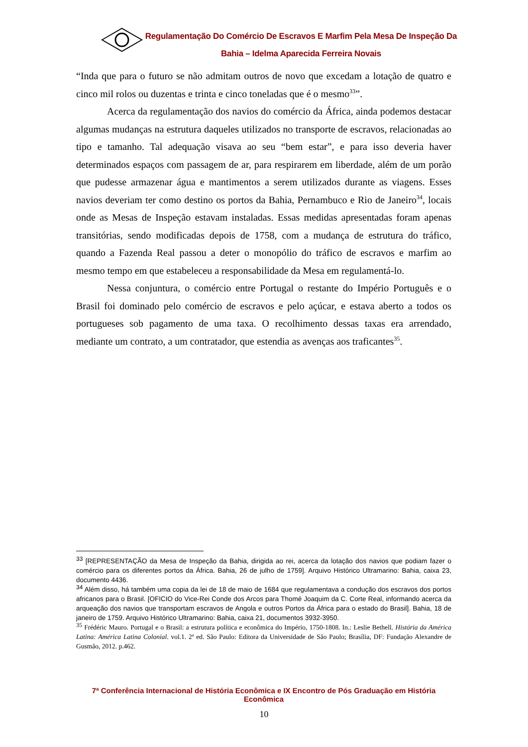Regulamentação Do Comércio De Escravos E Marfim Pela Mesa De Inspeção Da
Bahia – Idelma Aparecida Ferreira Novais
“Inda que para o futuro se não admitam outros de novo que excedam a lotação de quatro e cinco mil rolos ou duzentas e trinta e cinco toneladas que é o mesmo<sup>33</sup>”.
Acerca da regulamentação dos navios do comércio da África, ainda podemos destacar algumas mudanças na estrutura daqueles utilizados no transporte de escravos, relacionadas ao tipo e tamanho. Tal adequação visava ao seu “bem estar”, e para isso deveria haver determinados espaços com passagem de ar, para respirarem em liberdade, além de um porão que pudesse armazenar água e mantimentos a serem utilizados durante as viagens. Esses navios deveriam ter como destino os portos da Bahia, Pernambuco e Rio de Janeiro<sup>34</sup>, locais onde as Mesas de Inspeção estavam instaladas. Essas medidas apresentadas foram apenas transitórias, sendo modificadas depois de 1758, com a mudança de estrutura do tráfico, quando a Fazenda Real passou a deter o monopólio do tráfico de escravos e marfim ao mesmo tempo em que estabeleceu a responsabilidade da Mesa em regulamentá-lo.
Nessa conjuntura, o comércio entre Portugal o restante do Império Português e o Brasil foi dominado pelo comércio de escravos e pelo açúcar, e estava aberto a todos os portugueses sob pagamento de uma taxa. O recolhimento dessas taxas era arrendado, mediante um contrato, a um contratador, que estendia as avenças aos traficantes<sup>35</sup>.
<sup>33</sup> [REPRESENTAÇÃO da Mesa de Inspeção da Bahia, dirigida ao rei, acerca da lotação dos navios que podiam fazer o comércio para os diferentes portos da África. Bahia, 26 de julho de 1759]. Arquivo Histórico Ultramarino: Bahia, caixa 23, documento 4436.
<sup>34</sup> Além disso, há também uma copia da lei de 18 de maio de 1684 que regulamentava a condução dos escravos dos portos africanos para o Brasil. [OFICIO do Vice-Rei Conde dos Arcos para Thomé Joaquim da C. Corte Real, informando acerca da arqueação dos navios que transportam escravos de Angola e outros Portos da África para o estado do Brasil]. Bahia, 18 de janeiro de 1759. Arquivo Histórico Ultramarino: Bahia, caixa 21, documentos 3932-3950.
<sup>35</sup> Frédéric Mauro. Portugal e o Brasil: a estrutura política e econômica do Império, 1750-1808. In.: Leslie Bethell. História da América Latina: América Latina Colonial. vol.1. 2ª ed. São Paulo: Editora da Universidade de São Paulo; Brasília, DF: Fundação Alexandre de Gusmão, 2012. p.462.
7ª Conferência Internacional de História Econômica e IX Encontro de Pós Graduação em História Econômica
10